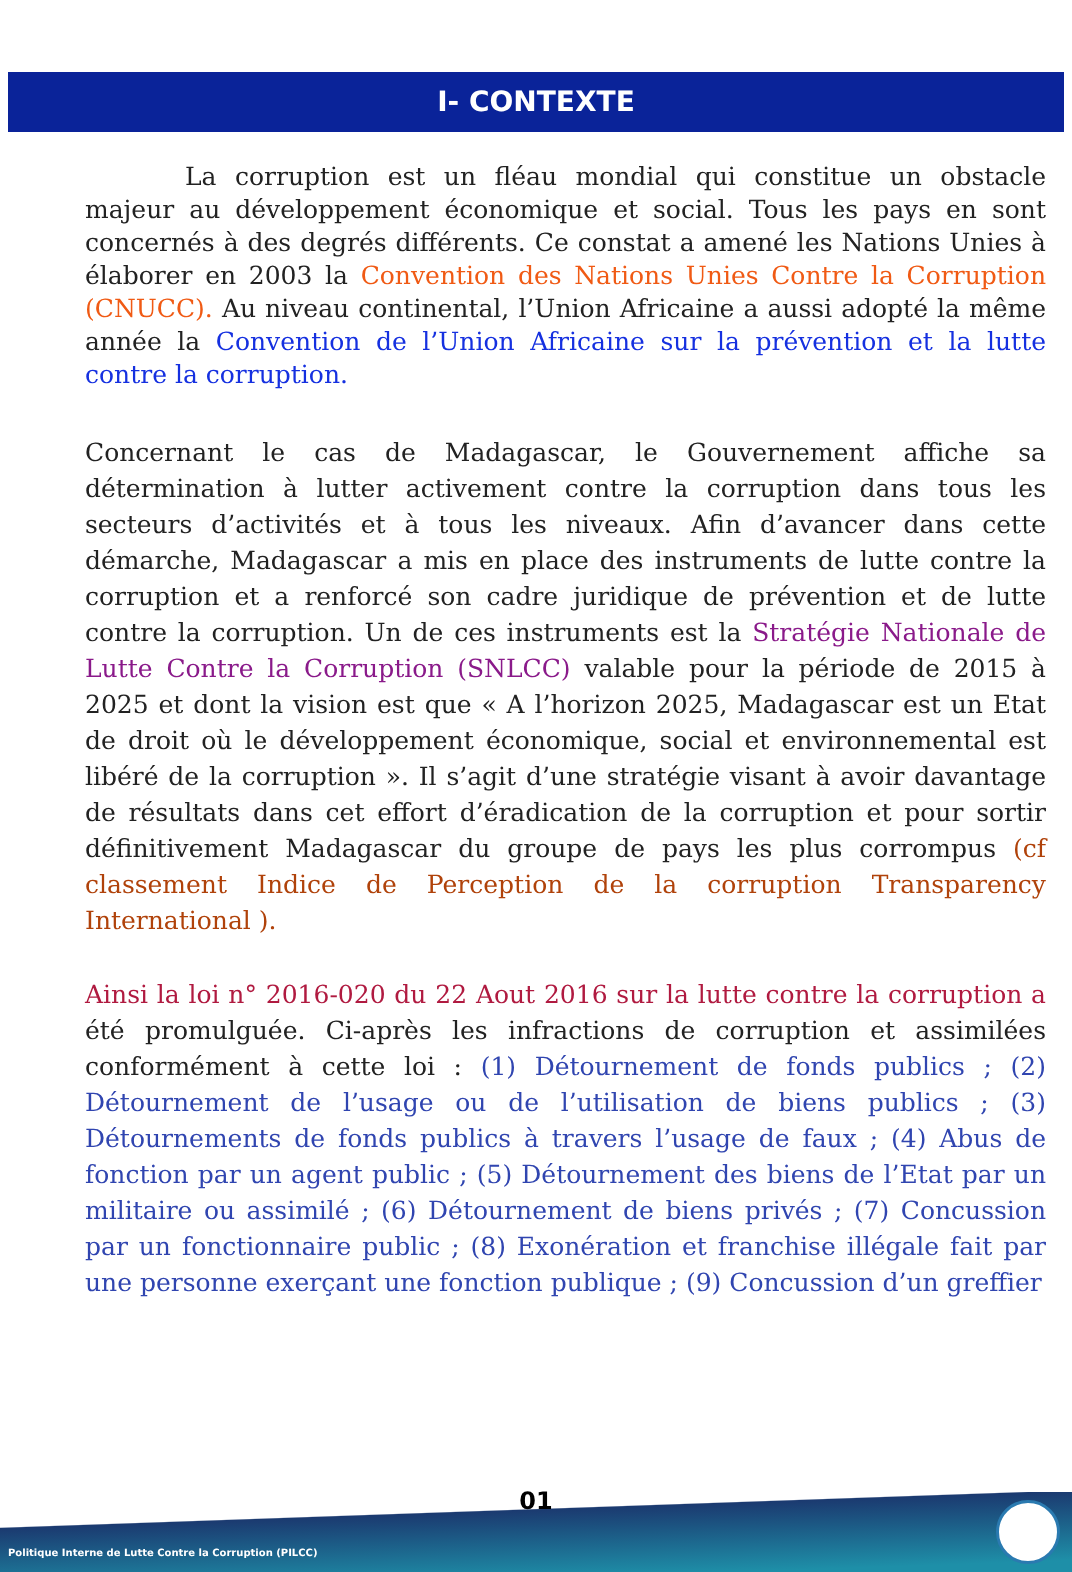I- CONTEXTE
    La corruption est un fléau mondial qui constitue un obstacle majeur au développement économique et social. Tous les pays en sont concernés à des degrés différents. Ce constat a amené les Nations Unies à élaborer en 2003 la Convention des Nations Unies Contre la Corruption (CNUCC). Au niveau continental, l’Union Africaine a aussi adopté la même année la Convention de l’Union Africaine sur la prévention et la lutte contre la corruption.
Concernant le cas de Madagascar, le Gouvernement affiche sa détermination à lutter activement contre la corruption dans tous les secteurs d’activités et à tous les niveaux. Afin d’avancer dans cette démarche, Madagascar a mis en place des instruments de lutte contre la corruption et a renforcé son cadre juridique de prévention et de lutte contre la corruption. Un de ces instruments est la Stratégie Nationale de Lutte Contre la Corruption (SNLCC) valable pour la période de 2015 à 2025 et dont la vision est que « A l’horizon 2025, Madagascar est un Etat de droit où le développement économique, social et environnemental est libéré de la corruption ». Il s’agit d’une stratégie visant à avoir davantage de résultats dans cet effort d’éradication de la corruption et pour sortir définitivement Madagascar du groupe de pays les plus corrompus (cf classement Indice de Perception de la corruption Transparency International ).
Ainsi la loi n° 2016-020 du 22 Aout 2016 sur la lutte contre la corruption a été promulguée. Ci-après les infractions de corruption et assimilées conformément à cette loi : (1) Détournement de fonds publics ; (2) Détournement de l’usage ou de l’utilisation de biens publics ; (3) Détournements de fonds publics à travers l’usage de faux ; (4) Abus de fonction par un agent public ; (5) Détournement des biens de l’Etat par un militaire ou assimilé ; (6) Détournement de biens privés ; (7) Concussion par un fonctionnaire public ; (8) Exonération et franchise illégale fait par une personne exerçant une fonction publique ; (9) Concussion d’un greffier
01
Politique Interne de Lutte Contre la Corruption (PILCC)